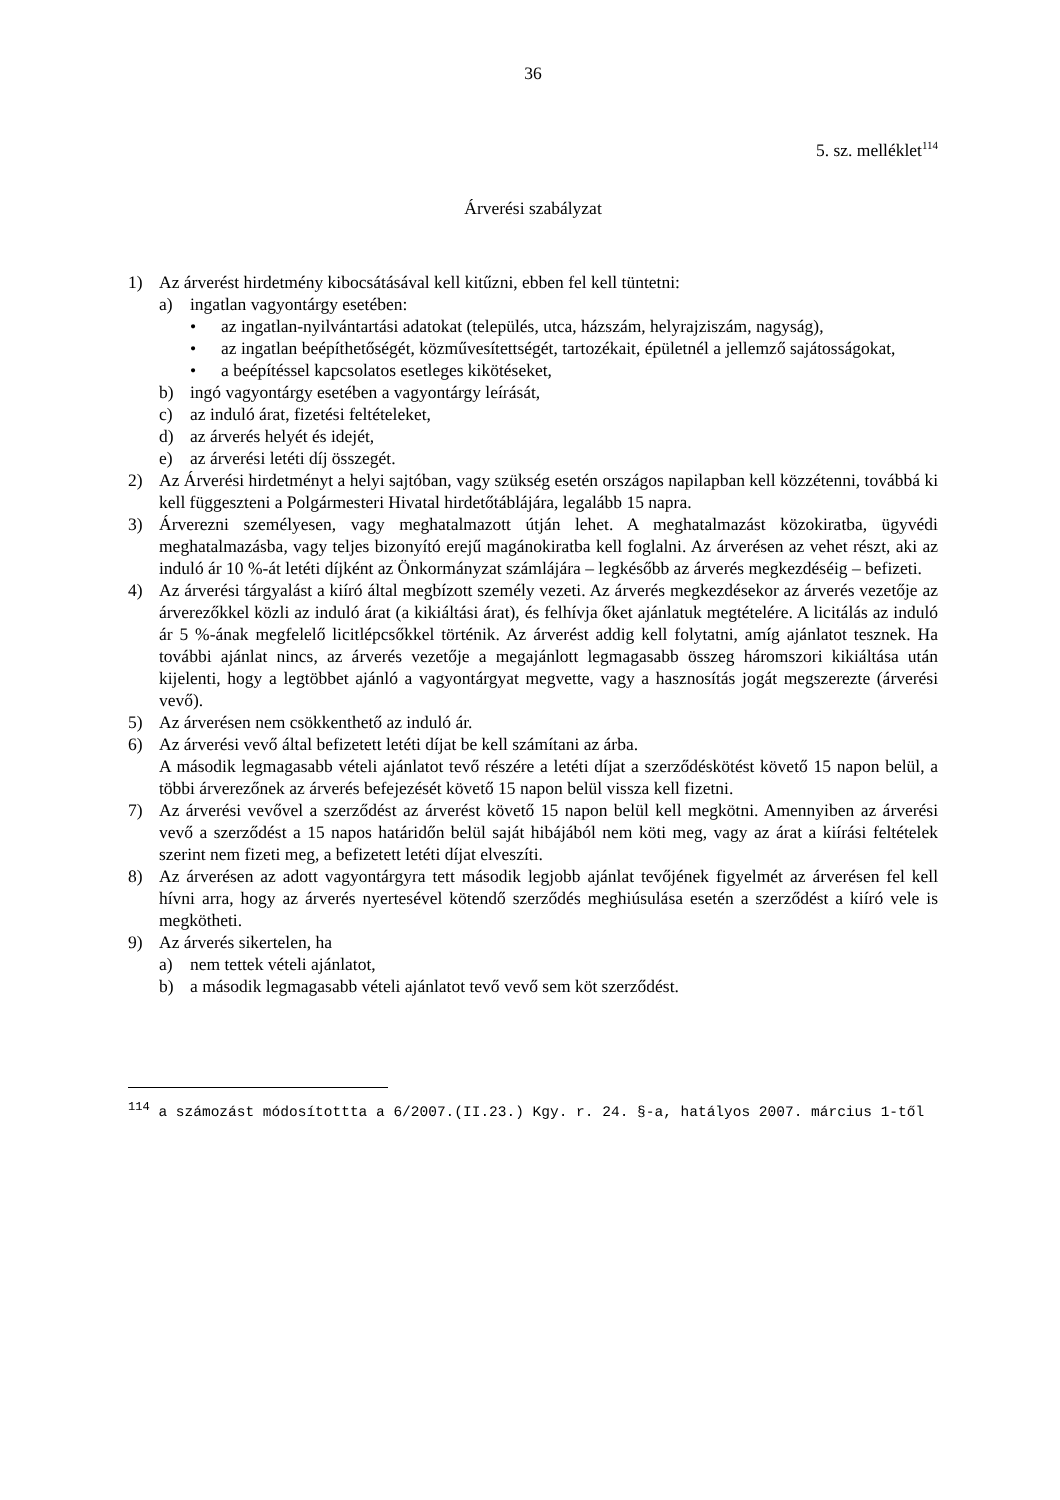36
5. sz. melléklet<sup>114</sup>
Árverési szabályzat
1) Az árverést hirdetmény kibocsátásával kell kitűzni, ebben fel kell tüntetni:
a) ingatlan vagyontárgy esetében:
• az ingatlan-nyilvántartási adatokat (település, utca, házszám, helyrajziszám, nagyság),
• az ingatlan beépíthetőségét, közművesítettségét, tartozékait, épületnél a jellemző sajátosságokat,
• a beépítéssel kapcsolatos esetleges kikötéseket,
b) ingó vagyontárgy esetében a vagyontárgy leírását,
c) az induló árat, fizetési feltételeket,
d) az árverés helyét és idejét,
e) az árverési letéti díj összegét.
2) Az Árverési hirdetményt a helyi sajtóban, vagy szükség esetén országos napilapban kell közzétenni, továbbá ki kell függeszteni a Polgármesteri Hivatal hirdetőtáblájára, legalább 15 napra.
3) Árverezni személyesen, vagy meghatalmazott útján lehet. A meghatalmazást közokiratba, ügyvédi meghatalmazásba, vagy teljes bizonyító erejű magánokiratba kell foglalni. Az árverésen az vehet részt, aki az induló ár 10 %-át letéti díjként az Önkormányzat számlájára – legkésőbb az árverés megkezdéséig – befizeti.
4) Az árverési tárgyalást a kiíró által megbízott személy vezeti. Az árverés megkezdésekor az árverés vezetője az árverezőkkel közli az induló árat (a kikiáltási árat), és felhívja őket ajánlatuk megtételére. A licitálás az induló ár 5 %-ának megfelelő licitlépcsőkkel történik. Az árverést addig kell folytatni, amíg ajánlatot tesznek. Ha további ajánlat nincs, az árverés vezetője a megajánlott legmagasabb összeg háromszori kikiáltása után kijelenti, hogy a legtöbbet ajánló a vagyontárgyat megvette, vagy a hasznosítás jogát megszerezte (árverési vevő).
5) Az árverésen nem csökkenthető az induló ár.
6) Az árverési vevő által befizetett letéti díjat be kell számítani az árba.
A második legmagasabb vételi ajánlatot tevő részére a letéti díjat a szerződéskötést követő 15 napon belül, a többi árverezőnek az árverés befejezését követő 15 napon belül vissza kell fizetni.
7) Az árverési vevővel a szerződést az árverést követő 15 napon belül kell megkötni. Amennyiben az árverési vevő a szerződést a 15 napos határidőn belül saját hibájából nem köti meg, vagy az árat a kiírási feltételek szerint nem fizeti meg, a befizetett letéti díjat elveszíti.
8) Az árverésen az adott vagyontárgyra tett második legjobb ajánlat tevőjének figyelmét az árverésen fel kell hívni arra, hogy az árverés nyertesével kötendő szerződés meghiúsulása esetén a szerződést a kiíró vele is megkötheti.
9) Az árverés sikertelen, ha
a) nem tettek vételi ajánlatot,
b) a második legmagasabb vételi ajánlatot tevő vevő sem köt szerződést.
<sup>114</sup> a számozást módosítottta a 6/2007.(II.23.) Kgy. r. 24. §-a, hatályos 2007. március 1-től